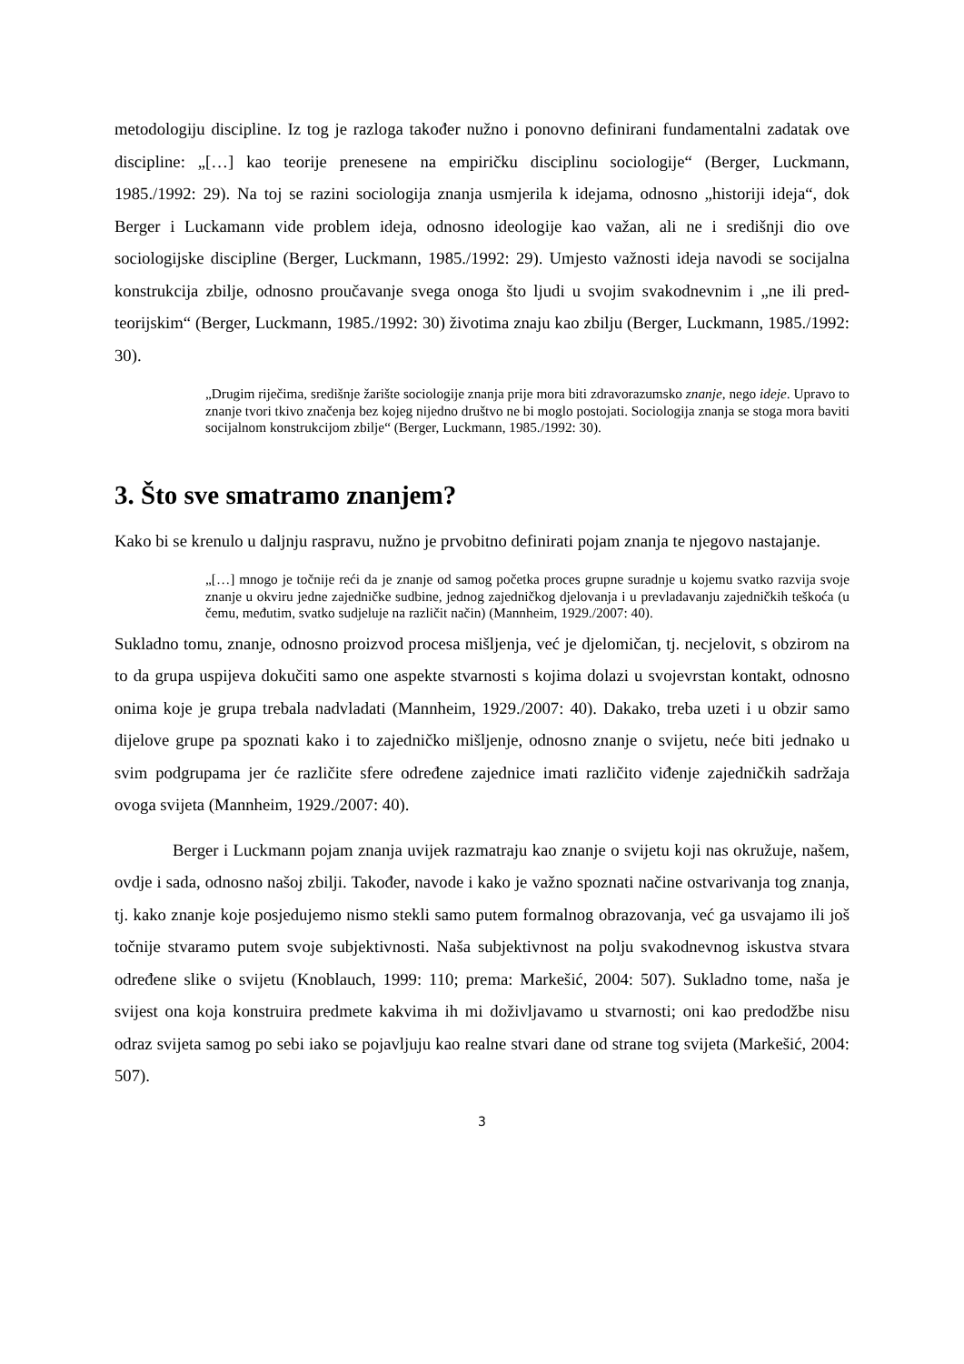metodologiju discipline. Iz tog je razloga također nužno i ponovno definirani fundamentalni zadatak ove discipline: „[…] kao teorije prenesene na empiričku disciplinu sociologije“ (Berger, Luckmann, 1985./1992: 29). Na toj se razini sociologija znanja usmjerila k idejama, odnosno „historiji ideja“, dok Berger i Luckamann vide problem ideja, odnosno ideologije kao važan, ali ne i središnji dio ove sociologijske discipline (Berger, Luckmann, 1985./1992: 29). Umjesto važnosti ideja navodi se socijalna konstrukcija zbilje, odnosno proučavanje svega onoga što ljudi u svojim svakodnevnim i „ne ili pred-teorijskim“ (Berger, Luckmann, 1985./1992: 30) životima znaju kao zbilju (Berger, Luckmann, 1985./1992: 30).
„Drugim riječima, središnje žarište sociologije znanja prije mora biti zdravorazumsko znanje, nego ideje. Upravo to znanje tvori tkivo značenja bez kojeg nijedno društvo ne bi moglo postojati. Sociologija znanja se stoga mora baviti socijalnom konstrukcijom zbilje“ (Berger, Luckmann, 1985./1992: 30).
3. Što sve smatramo znanjem?
Kako bi se krenulo u daljnju raspravu, nužno je prvobitno definirati pojam znanja te njegovo nastajanje.
„[…] mnogo je točnije reći da je znanje od samog početka proces grupne suradnje u kojemu svatko razvija svoje znanje u okviru jedne zajedničke sudbine, jednog zajedničkog djelovanja i u prevladavanju zajedničkih teškoća (u čemu, međutim, svatko sudjeluje na različit način) (Mannheim, 1929./2007: 40).
Sukladno tomu, znanje, odnosno proizvod procesa mišljenja, već je djelomičan, tj. necjelovit, s obzirom na to da grupa uspijeva dokučiti samo one aspekte stvarnosti s kojima dolazi u svojevrstan kontakt, odnosno onima koje je grupa trebala nadvladati (Mannheim, 1929./2007: 40). Dakako, treba uzeti i u obzir samo dijelove grupe pa spoznati kako i to zajedničko mišljenje, odnosno znanje o svijetu, neće biti jednako u svim podgrupama jer će različite sfere određene zajednice imati različito viđenje zajedničkih sadržaja ovoga svijeta (Mannheim, 1929./2007: 40).
Berger i Luckmann pojam znanja uvijek razmatraju kao znanje o svijetu koji nas okružuje, našem, ovdje i sada, odnosno našoj zbilji. Također, navode i kako je važno spoznati načine ostvarivanja tog znanja, tj. kako znanje koje posjedujemo nismo stekli samo putem formalnog obrazovanja, već ga usvajamo ili još točnije stvaramo putem svoje subjektivnosti. Naša subjektivnost na polju svakodnevnog iskustva stvara određene slike o svijetu (Knoblauch, 1999: 110; prema: Markešić, 2004: 507). Sukladno tome, naša je svijest ona koja konstruira predmete kakvima ih mi doživljavamo u stvarnosti; oni kao predodžbe nisu odraz svijeta samog po sebi iako se pojavljuju kao realne stvari dane od strane tog svijeta (Markešić, 2004: 507).
3